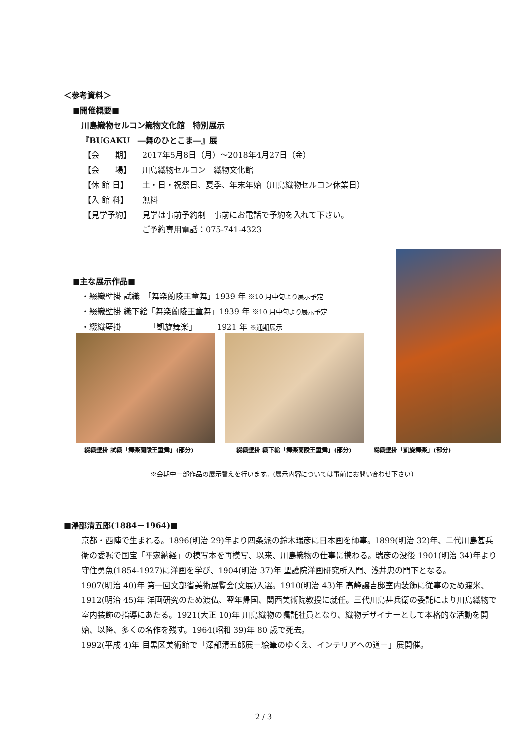＜参考資料＞
■開催概要■
川島織物セルコン織物文化館　特別展示
『BUGAKU　―舞のひとこま―』展
【会　　期】 2017年5月8日（月）～2018年4月27日（金）
【会　　場】 川島織物セルコン　織物文化館
【休 館 日】 土・日・祝祭日、夏季、年末年始（川島織物セルコン休業日）
【入 館 料】 無料
【見学予約】 見学は事前予約制　事前にお電話で予約を入れて下さい。
ご予約専用電話：075-741-4323
■主な展示作品■
・綴織壁掛 試織　「舞楽蘭陵王童舞」1939 年 ※10 月中旬より展示予定
・綴織壁掛 織下絵「舞楽蘭陵王童舞」1939 年 ※10 月中旬より展示予定
・綴織壁掛　　　　「凱旋舞楽」　　　1921 年 ※通期展示
綴織壁掛 試織「舞楽蘭陵王童舞」(部分)
綴織壁掛 織下絵「舞楽蘭陵王童舞」(部分)
綴織壁掛「凱旋舞楽」(部分)
※会期中一部作品の展示替えを行います。(展示内容については事前にお問い合わせ下さい)
■澤部清五郎(1884－1964)■
京都・西陣で生まれる。1896(明治 29)年より四条派の鈴木瑞彦に日本画を師事。1899(明治 32)年、二代川島甚兵衛の委嘱で国宝「平家納経」の模写本を再模写、以来、川島織物の仕事に携わる。瑞彦の没後 1901(明治 34)年より守住勇魚(1854-1927)に洋画を学び、1904(明治 37)年 聖護院洋画研究所入門、浅井忠の門下となる。
1907(明治 40)年 第一回文部省美術展覧会(文展)入選。1910(明治 43)年 高峰譲吉邸室内装飾に従事のため渡米、1912(明治 45)年 洋画研究のため渡仏、翌年帰国、関西美術院教授に就任。三代川島甚兵衛の委託により川島織物で室内装飾の指導にあたる。1921(大正 10)年 川島織物の嘱託社員となり、織物デザイナーとして本格的な活動を開始、以降、多くの名作を残す。1964(昭和 39)年 80 歳で死去。
1992(平成 4)年 目黒区美術館で「澤部清五郎展－絵筆のゆくえ、インテリアへの道－」展開催。
2 / 3